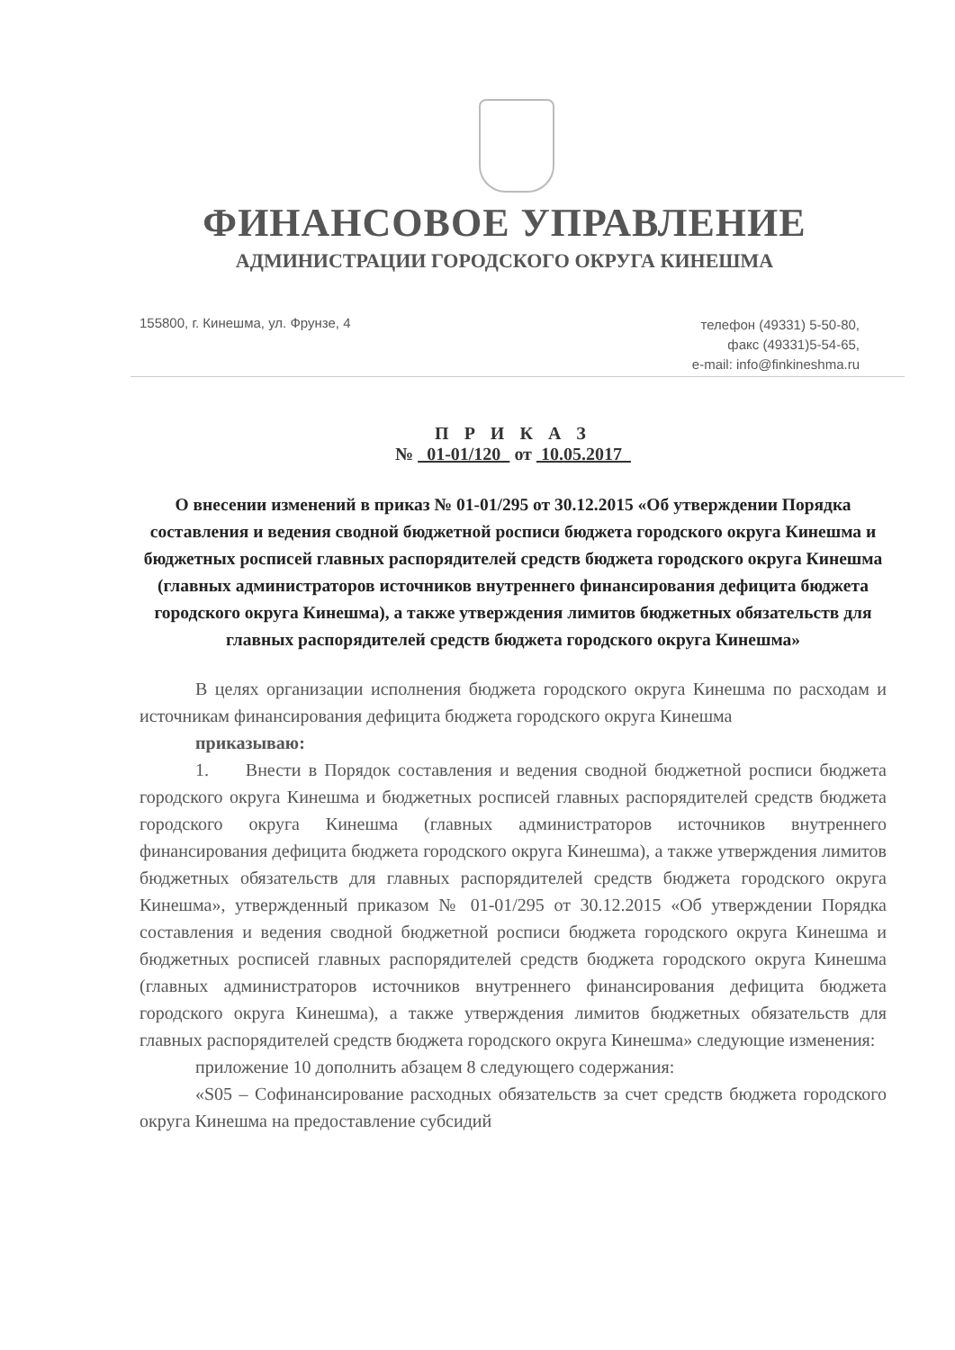ФИНАНСОВОЕ УПРАВЛЕНИЕ
АДМИНИСТРАЦИИ ГОРОДСКОГО ОКРУГА КИНЕШМА
155800, г. Кинешма, ул. Фрунзе, 4
телефон (49331) 5-50-80,
факс (49331)5-54-65,
e-mail: info@finkineshma.ru
П Р И К А З
№ 01-01/120 от 10.05.2017
О внесении изменений в приказ № 01-01/295 от 30.12.2015 «Об утверждении Порядка составления и ведения сводной бюджетной росписи бюджета городского округа Кинешма и бюджетных росписей главных распорядителей средств бюджета городского округа Кинешма (главных администраторов источников внутреннего финансирования дефицита бюджета городского округа Кинешма), а также утверждения лимитов бюджетных обязательств для главных распорядителей средств бюджета городского округа Кинешма»
В целях организации исполнения бюджета городского округа Кинешма по расходам и источникам финансирования дефицита бюджета городского округа Кинешма
приказываю:
1. Внести в Порядок составления и ведения сводной бюджетной росписи бюджета городского округа Кинешма и бюджетных росписей главных распорядителей средств бюджета городского округа Кинешма (главных администраторов источников внутреннего финансирования дефицита бюджета городского округа Кинешма), а также утверждения лимитов бюджетных обязательств для главных распорядителей средств бюджета городского округа Кинешма», утвержденный приказом № 01-01/295 от 30.12.2015 «Об утверждении Порядка составления и ведения сводной бюджетной росписи бюджета городского округа Кинешма и бюджетных росписей главных распорядителей средств бюджета городского округа Кинешма (главных администраторов источников внутреннего финансирования дефицита бюджета городского округа Кинешма), а также утверждения лимитов бюджетных обязательств для главных распорядителей средств бюджета городского округа Кинешма» следующие изменения:
приложение 10 дополнить абзацем 8 следующего содержания:
«S05 – Софинансирование расходных обязательств за счет средств бюджета городского округа Кинешма на предоставление субсидий